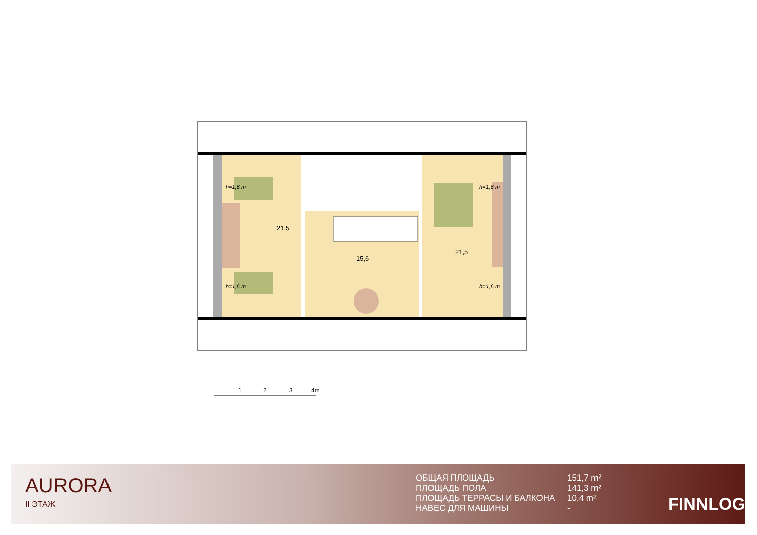21,5
15,6
21,5
h=1,6 m
h=1,6 m
h=1,6 m
h=1,6 m
1
2
3
4m
AURORA
II ЭТАЖ
ОБЩАЯ ПЛОЩАДЬ
151,7 m²
ПЛОЩАДЬ ПОЛА
141,3 m²
ПЛОЩАДЬ ТЕРРАСЫ И БАЛКОНА
10,4 m²
НАВЕС ДЛЯ МАШИНЫ
-
FINNLOG